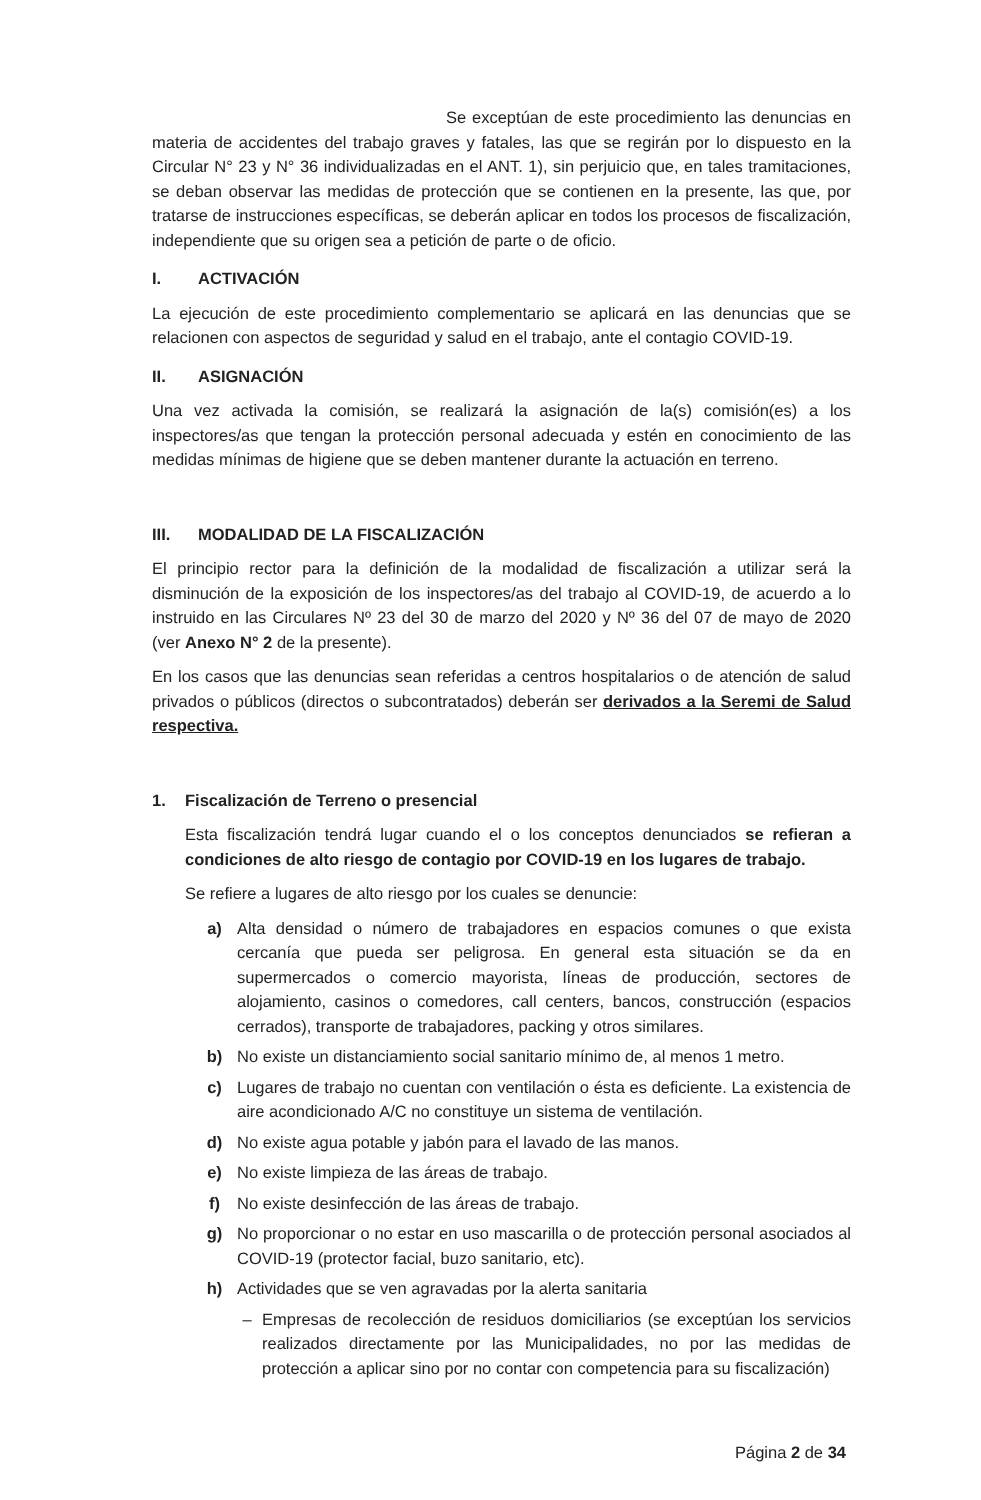Se exceptúan de este procedimiento las denuncias en materia de accidentes del trabajo graves y fatales, las que se regirán por lo dispuesto en la Circular N° 23 y N° 36 individualizadas en el ANT. 1), sin perjuicio que, en tales tramitaciones, se deban observar las medidas de protección que se contienen en la presente, las que, por tratarse de instrucciones específicas, se deberán aplicar en todos los procesos de fiscalización, independiente que su origen sea a petición de parte o de oficio.
I. ACTIVACIÓN
La ejecución de este procedimiento complementario se aplicará en las denuncias que se relacionen con aspectos de seguridad y salud en el trabajo, ante el contagio COVID-19.
II. ASIGNACIÓN
Una vez activada la comisión, se realizará la asignación de la(s) comisión(es) a los inspectores/as que tengan la protección personal adecuada y estén en conocimiento de las medidas mínimas de higiene que se deben mantener durante la actuación en terreno.
III. MODALIDAD DE LA FISCALIZACIÓN
El principio rector para la definición de la modalidad de fiscalización a utilizar será la disminución de la exposición de los inspectores/as del trabajo al COVID-19, de acuerdo a lo instruido en las Circulares Nº 23 del 30 de marzo del 2020 y Nº 36 del 07 de mayo de 2020 (ver Anexo N° 2 de la presente).
En los casos que las denuncias sean referidas a centros hospitalarios o de atención de salud privados o públicos (directos o subcontratados) deberán ser derivados a la Seremi de Salud respectiva.
1. Fiscalización de Terreno o presencial
Esta fiscalización tendrá lugar cuando el o los conceptos denunciados se refieran a condiciones de alto riesgo de contagio por COVID-19 en los lugares de trabajo.
Se refiere a lugares de alto riesgo por los cuales se denuncie:
a) Alta densidad o número de trabajadores en espacios comunes o que exista cercanía que pueda ser peligrosa. En general esta situación se da en supermercados o comercio mayorista, líneas de producción, sectores de alojamiento, casinos o comedores, call centers, bancos, construcción (espacios cerrados), transporte de trabajadores, packing y otros similares.
b) No existe un distanciamiento social sanitario mínimo de, al menos 1 metro.
c) Lugares de trabajo no cuentan con ventilación o ésta es deficiente. La existencia de aire acondicionado A/C no constituye un sistema de ventilación.
d) No existe agua potable y jabón para el lavado de las manos.
e) No existe limpieza de las áreas de trabajo.
f) No existe desinfección de las áreas de trabajo.
g) No proporcionar o no estar en uso mascarilla o de protección personal asociados al COVID-19 (protector facial, buzo sanitario, etc).
h) Actividades que se ven agravadas por la alerta sanitaria
– Empresas de recolección de residuos domiciliarios (se exceptúan los servicios realizados directamente por las Municipalidades, no por las medidas de protección a aplicar sino por no contar con competencia para su fiscalización)
Página 2 de 34